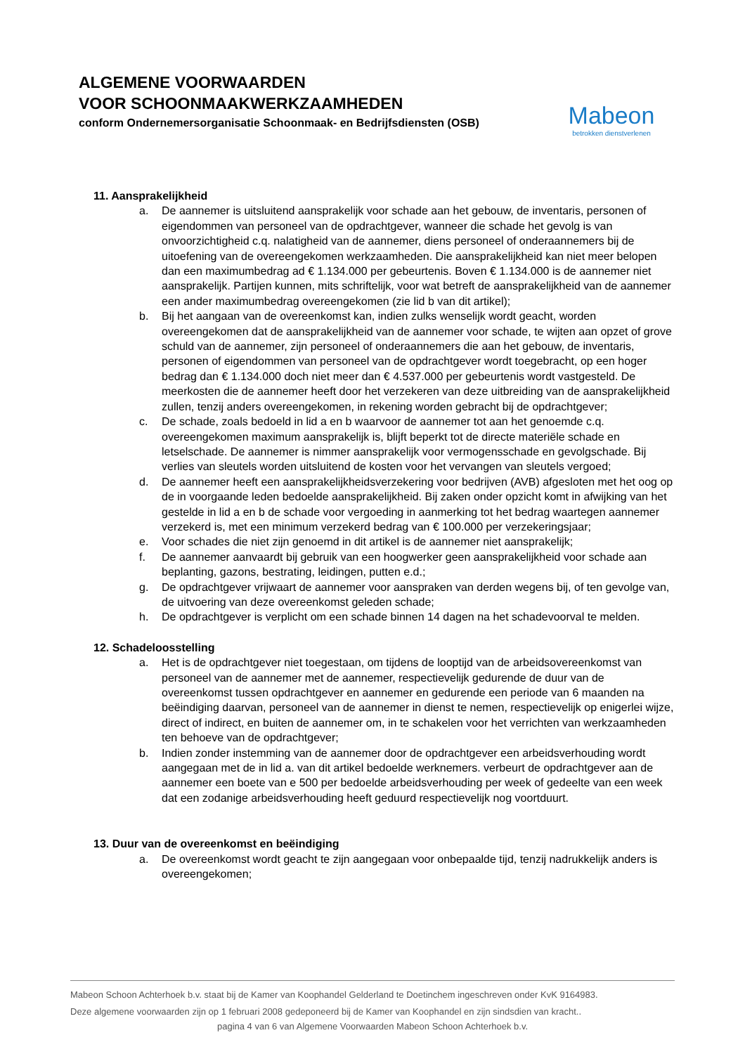ALGEMENE VOORWAARDEN
VOOR SCHOONMAAKWERKZAAMHEDEN
conform Ondernemersorganisatie Schoonmaak- en Bedrijfsdiensten (OSB)
Mabeon
betrokken dienstverlenen
11. Aansprakelijkheid
a. De aannemer is uitsluitend aansprakelijk voor schade aan het gebouw, de inventaris, personen of eigendommen van personeel van de opdrachtgever, wanneer die schade het gevolg is van onvoorzichtigheid c.q. nalatigheid van de aannemer, diens personeel of onderaannemers bij de uitoefening van de overeengekomen werkzaamheden. Die aansprakelijkheid kan niet meer belopen dan een maximumbedrag ad € 1.134.000 per gebeurtenis. Boven € 1.134.000 is de aannemer niet aansprakelijk. Partijen kunnen, mits schriftelijk, voor wat betreft de aansprakelijkheid van de aannemer een ander maximumbedrag overeengekomen (zie lid b van dit artikel);
b. Bij het aangaan van de overeenkomst kan, indien zulks wenselijk wordt geacht, worden overeengekomen dat de aansprakelijkheid van de aannemer voor schade, te wijten aan opzet of grove schuld van de aannemer, zijn personeel of onderaannemers die aan het gebouw, de inventaris, personen of eigendommen van personeel van de opdrachtgever wordt toegebracht, op een hoger bedrag dan € 1.134.000 doch niet meer dan € 4.537.000 per gebeurtenis wordt vastgesteld. De meerkosten die de aannemer heeft door het verzekeren van deze uitbreiding van de aansprakelijkheid zullen, tenzij anders overeengekomen, in rekening worden gebracht bij de opdrachtgever;
c. De schade, zoals bedoeld in lid a en b waarvoor de aannemer tot aan het genoemde c.q. overeengekomen maximum aansprakelijk is, blijft beperkt tot de directe materiële schade en letselschade. De aannemer is nimmer aansprakelijk voor vermogensschade en gevolgschade. Bij verlies van sleutels worden uitsluitend de kosten voor het vervangen van sleutels vergoed;
d. De aannemer heeft een aansprakelijkheidsverzekering voor bedrijven (AVB) afgesloten met het oog op de in voorgaande leden bedoelde aansprakelijkheid. Bij zaken onder opzicht komt in afwijking van het gestelde in lid a en b de schade voor vergoeding in aanmerking tot het bedrag waartegen aannemer verzekerd is, met een minimum verzekerd bedrag van € 100.000 per verzekeringsjaar;
e. Voor schades die niet zijn genoemd in dit artikel is de aannemer niet aansprakelijk;
f. De aannemer aanvaardt bij gebruik van een hoogwerker geen aansprakelijkheid voor schade aan beplanting, gazons, bestrating, leidingen, putten e.d.;
g. De opdrachtgever vrijwaart de aannemer voor aanspraken van derden wegens bij, of ten gevolge van, de uitvoering van deze overeenkomst geleden schade;
h. De opdrachtgever is verplicht om een schade binnen 14 dagen na het schadevoorval te melden.
12. Schadeloosstelling
a. Het is de opdrachtgever niet toegestaan, om tijdens de looptijd van de arbeidsovereenkomst van personeel van de aannemer met de aannemer, respectievelijk gedurende de duur van de overeenkomst tussen opdrachtgever en aannemer en gedurende een periode van 6 maanden na beëindiging daarvan, personeel van de aannemer in dienst te nemen, respectievelijk op enigerlei wijze, direct of indirect, en buiten de aannemer om, in te schakelen voor het verrichten van werkzaamheden ten behoeve van de opdrachtgever;
b. Indien zonder instemming van de aannemer door de opdrachtgever een arbeidsverhouding wordt aangegaan met de in lid a. van dit artikel bedoelde werknemers. verbeurt de opdrachtgever aan de aannemer een boete van e 500 per bedoelde arbeidsverhouding per week of gedeelte van een week dat een zodanige arbeidsverhouding heeft geduurd respectievelijk nog voortduurt.
13. Duur van de overeenkomst en beëindiging
a. De overeenkomst wordt geacht te zijn aangegaan voor onbepaalde tijd, tenzij nadrukkelijk anders is overeengekomen;
Mabeon Schoon Achterhoek b.v. staat bij de Kamer van Koophandel Gelderland te Doetinchem ingeschreven onder KvK 9164983.
Deze algemene voorwaarden zijn op 1 februari 2008 gedeponeerd bij de Kamer van Koophandel en zijn sindsdien van kracht..
pagina 4 van 6 van Algemene Voorwaarden Mabeon Schoon Achterhoek b.v.